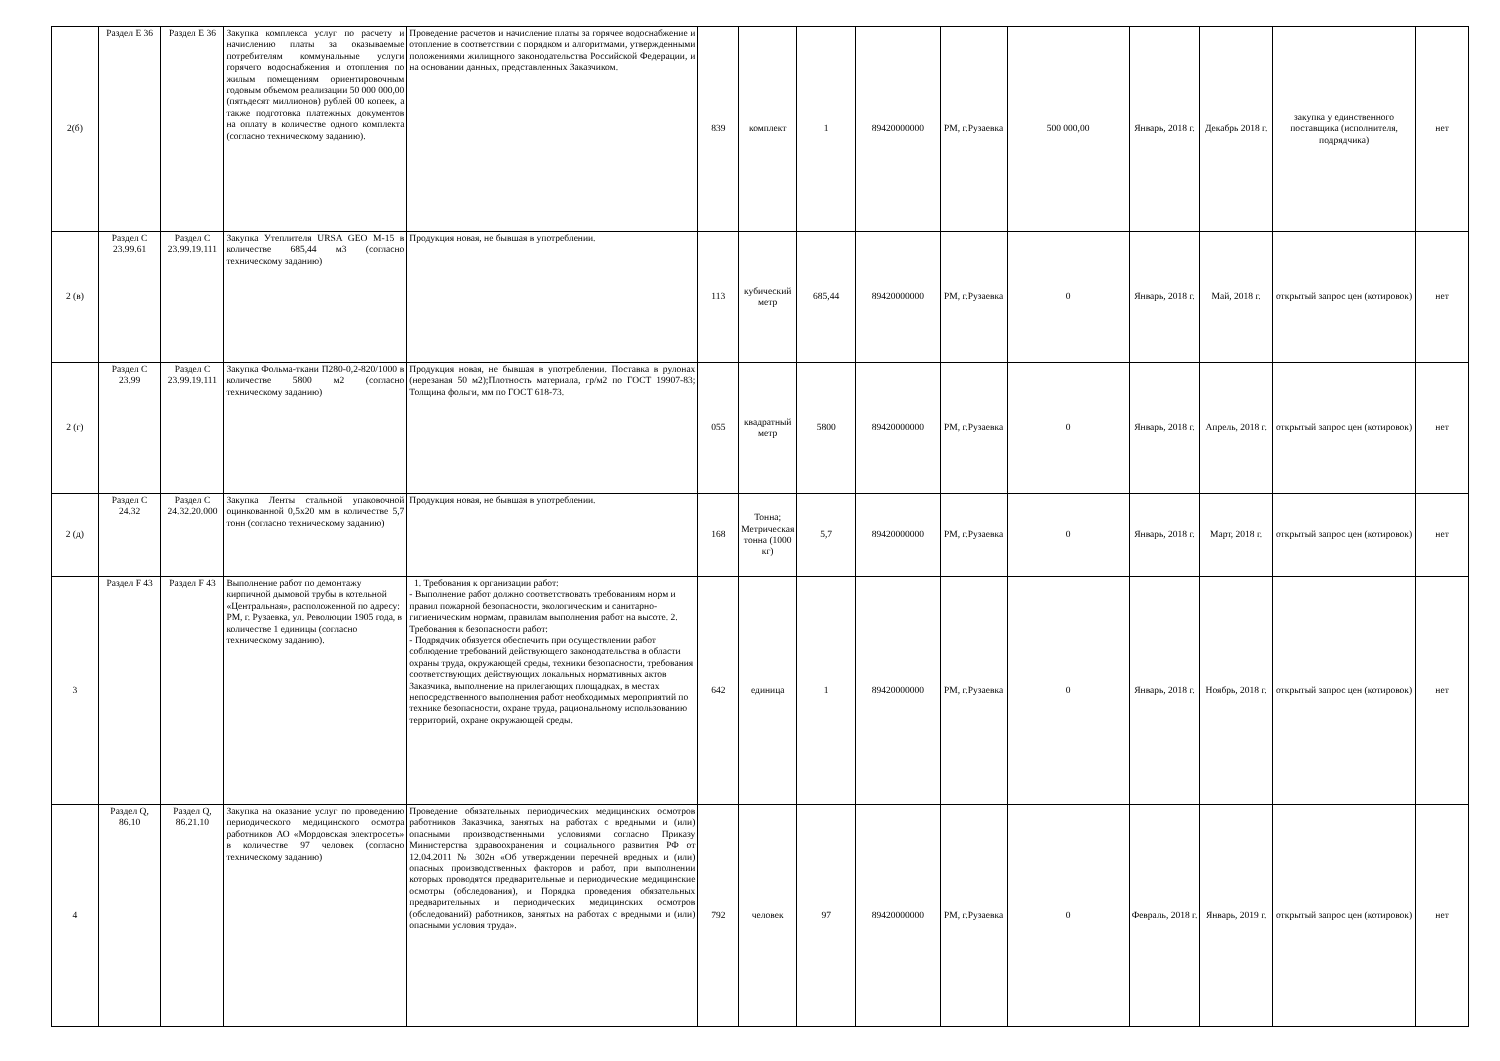| 2(б) | Раздел E 36 | Раздел E 36 | Закупка комплекса услуг по расчету и начислению платы за оказываемые потребителям коммунальные услуги горячего водоснабжения и отопления по жилым помещениям ориентировочным годовым объемом реализации 50 000 000,00 (пятьдесят миллионов) рублей 00 копеек, а также подготовка платежных документов на оплату в количестве одного комплекта (согласно техническому заданию). | Проведение расчетов и начисление платы за горячее водоснабжение и отопление в соответствии с порядком и алгоритмами, утвержденными положениями жилищного законодательства Российской Федерации, и на основании данных, представленных Заказчиком. | 839 | комплект | 1 | 89420000000 | РМ, г.Рузаевка | 500 000,00 | Январь, 2018 г. | Декабрь 2018 г. | закупка у единственного поставщика (исполнителя, подрядчика) | нет |
| 2 (в) | Раздел C 23.99.61 | Раздел C 23.99.19.111 | Закупка Утеплителя URSA GEO M-15 в количестве 685,44 м3 (согласно техническому заданию) | Продукция новая, не бывшая в употреблении. | 113 | кубический метр | 685,44 | 89420000000 | РМ, г.Рузаевка | 0 | Январь, 2018 г. | Май, 2018 г. | открытый запрос цен (котировок) | нет |
| 2 (г) | Раздел C 23.99 | Раздел C 23.99.19.111 | Закупка Фольма-ткани П280-0,2-820/1000 в количестве 5800 м2 (согласно техническому заданию) | Продукция новая, не бывшая в употреблении. Поставка в рулонах (нерезаная 50 м2);Плотность материала, гр/м2 по ГОСТ 19907-83; Толщина фольги, мм по ГОСТ 618-73. | 055 | квадратный метр | 5800 | 89420000000 | РМ, г.Рузаевка | 0 | Январь, 2018 г. | Апрель, 2018 г. | открытый запрос цен (котировок) | нет |
| 2 (д) | Раздел C 24.32 | Раздел C 24.32.20.000 | Закупка Ленты стальной упаковочной оцинкованной 0,5х20 мм в количестве 5,7 тонн (согласно техническому заданию) | Продукция новая, не бывшая в употреблении. | 168 | Тонна; Метрическая тонна (1000 кг) | 5,7 | 89420000000 | РМ, г.Рузаевка | 0 | Январь, 2018 г. | Март, 2018 г. | открытый запрос цен (котировок) | нет |
| 3 | Раздел F 43 | Раздел F 43 | Выполнение работ по демонтажу кирпичной дымовой трубы в котельной «Центральная», расположенной по адресу: РМ, г. Рузаевка, ул. Революции 1905 года, в количестве 1 единицы (согласно техническому заданию). | 1. Требования к организации работ: - Выполнение работ должно соответствовать требованиям норм и правил пожарной безопасности, экологическим и санитарно-гигиеническим нормам, правилам выполнения работ на высоте. 2. Требования к безопасности работ: - Подрядчик обязуется обеспечить при осуществлении работ соблюдение требований действующего законодательства в области охраны труда, окружающей среды, техники безопасности, требования соответствующих действующих локальных нормативных актов Заказчика, выполнение на прилегающих площадках, в местах непосредственного выполнения работ необходимых мероприятий по технике безопасности, охране труда, рациональному использованию территорий, охране окружающей среды. | 642 | единица | 1 | 89420000000 | РМ, г.Рузаевка | 0 | Январь, 2018 г. | Ноябрь, 2018 г. | открытый запрос цен (котировок) | нет |
| 4 | Раздел Q, 86.10 | Раздел Q, 86.21.10 | Закупка на оказание услуг по проведению периодического медицинского осмотра работников АО «Мордовская электросеть» в количестве 97 человек (согласно техническому заданию) | Проведение обязательных периодических медицинских осмотров работников Заказчика, занятых на работах с вредными и (или) опасными производственными условиями согласно Приказу Министерства здравоохранения и социального развития РФ от 12.04.2011 № 302н «Об утверждении перечней вредных и (или) опасных производственных факторов и работ, при выполнении которых проводятся предварительные и периодические медицинские осмотры (обследования), и Порядка проведения обязательных предварительных и периодических медицинских осмотров (обследований) работников, занятых на работах с вредными и (или) опасными условия труда». | 792 | человек | 97 | 89420000000 | РМ, г.Рузаевка | 0 | Февраль, 2018 г. | Январь, 2019 г. | открытый запрос цен (котировок) | нет |